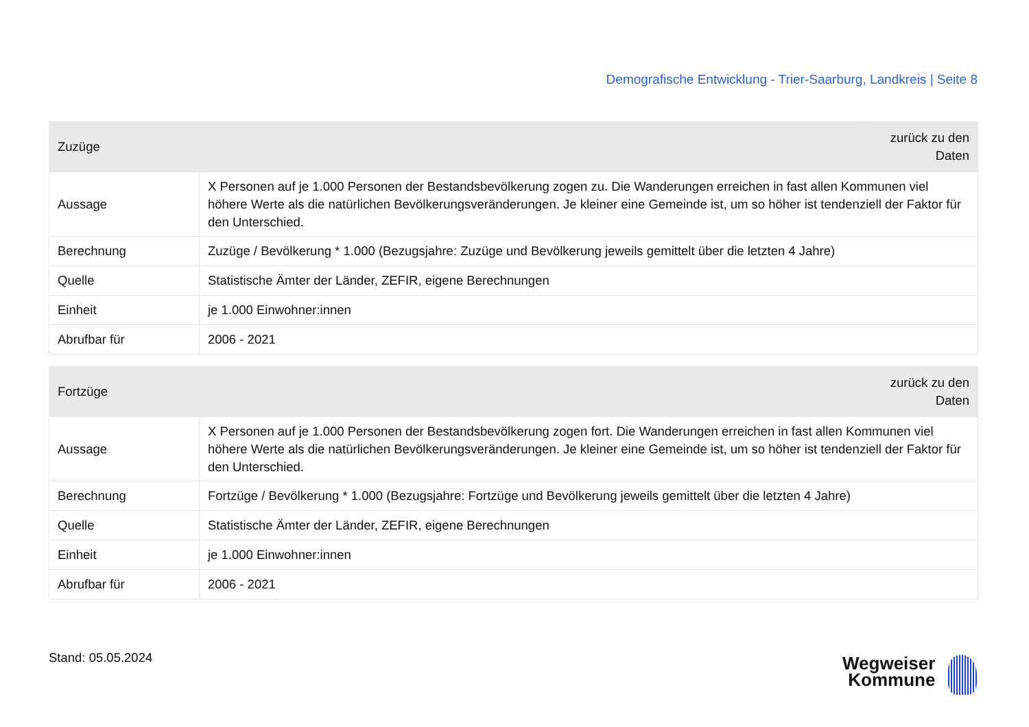Demografische Entwicklung - Trier-Saarburg, Landkreis | Seite 8
| Zuzüge | | zurück zu den Daten |
| --- | --- | --- |
| Aussage | X Personen auf je 1.000 Personen der Bestandsbevölkerung zogen zu. Die Wanderungen erreichen in fast allen Kommunen viel höhere Werte als die natürlichen Bevölkerungsveränderungen. Je kleiner eine Gemeinde ist, um so höher ist tendenziell der Faktor für den Unterschied. | |
| Berechnung | Zuzüge / Bevölkerung * 1.000 (Bezugsjahre: Zuzüge und Bevölkerung jeweils gemittelt über die letzten 4 Jahre) | |
| Quelle | Statistische Ämter der Länder, ZEFIR, eigene Berechnungen | |
| Einheit | je 1.000 Einwohner:innen | |
| Abrufbar für | 2006 - 2021 | |
| Fortzüge | | zurück zu den Daten |
| --- | --- | --- |
| Aussage | X Personen auf je 1.000 Personen der Bestandsbevölkerung zogen fort. Die Wanderungen erreichen in fast allen Kommunen viel höhere Werte als die natürlichen Bevölkerungsveränderungen. Je kleiner eine Gemeinde ist, um so höher ist tendenziell der Faktor für den Unterschied. | |
| Berechnung | Fortzüge / Bevölkerung * 1.000 (Bezugsjahre: Fortzüge und Bevölkerung jeweils gemittelt über die letzten 4 Jahre) | |
| Quelle | Statistische Ämter der Länder, ZEFIR, eigene Berechnungen | |
| Einheit | je 1.000 Einwohner:innen | |
| Abrufbar für | 2006 - 2021 | |
Stand: 05.05.2024
Wegweiser
Kommune